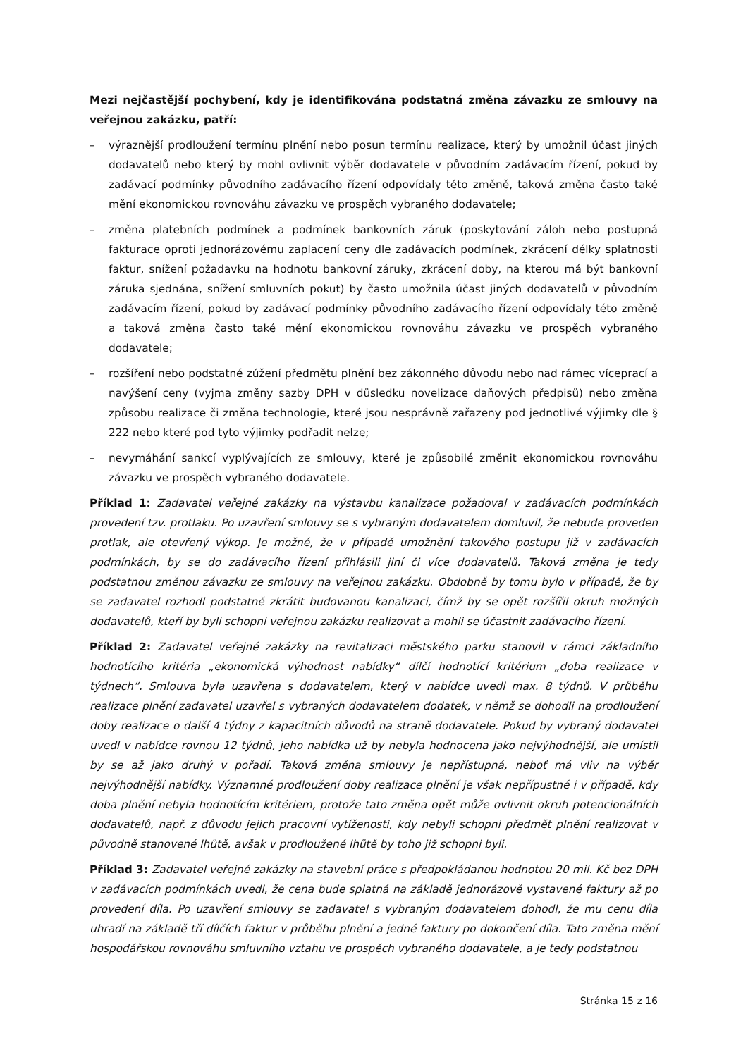Mezi nejčastější pochybení, kdy je identifikována podstatná změna závazku ze smlouvy na veřejnou zakázku, patří:
– výraznější prodloužení termínu plnění nebo posun termínu realizace, který by umožnil účast jiných dodavatelů nebo který by mohl ovlivnit výběr dodavatele v původním zadávacím řízení, pokud by zadávací podmínky původního zadávacího řízení odpovídaly této změně, taková změna často také mění ekonomickou rovnováhu závazku ve prospěch vybraného dodavatele;
– změna platebních podmínek a podmínek bankovních záruk (poskytování záloh nebo postupná fakturace oproti jednorázovému zaplacení ceny dle zadávacích podmínek, zkrácení délky splatnosti faktur, snížení požadavku na hodnotu bankovní záruky, zkrácení doby, na kterou má být bankovní záruka sjednána, snížení smluvních pokut) by často umožnila účast jiných dodavatelů v původním zadávacím řízení, pokud by zadávací podmínky původního zadávacího řízení odpovídaly této změně a taková změna často také mění ekonomickou rovnováhu závazku ve prospěch vybraného dodavatele;
– rozšíření nebo podstatné zúžení předmětu plnění bez zákonného důvodu nebo nad rámec víceprací a navýšení ceny (vyjma změny sazby DPH v důsledku novelizace daňových předpisů) nebo změna způsobu realizace či změna technologie, které jsou nesprávně zařazeny pod jednotlivé výjimky dle § 222 nebo které pod tyto výjimky podřadit nelze;
– nevymáhání sankcí vyplývajících ze smlouvy, které je způsobilé změnit ekonomickou rovnováhu závazku ve prospěch vybraného dodavatele.
Příklad 1: Zadavatel veřejné zakázky na výstavbu kanalizace požadoval v zadávacích podmínkách provedení tzv. protlaku. Po uzavření smlouvy se s vybraným dodavatelem domluvil, že nebude proveden protlak, ale otevřený výkop. Je možné, že v případě umožnění takového postupu již v zadávacích podmínkách, by se do zadávacího řízení přihlásili jiní či více dodavatelů. Taková změna je tedy podstatnou změnou závazku ze smlouvy na veřejnou zakázku. Obdobně by tomu bylo v případě, že by se zadavatel rozhodl podstatně zkrátit budovanou kanalizaci, čímž by se opět rozšířil okruh možných dodavatelů, kteří by byli schopni veřejnou zakázku realizovat a mohli se účastnit zadávacího řízení.
Příklad 2: Zadavatel veřejné zakázky na revitalizaci městského parku stanovil v rámci základního hodnotícího kritéria „ekonomická výhodnost nabídky“ dílčí hodnotící kritérium „doba realizace v týdnech“. Smlouva byla uzavřena s dodavatelem, který v nabídce uvedl max. 8 týdnů. V průběhu realizace plnění zadavatel uzavřel s vybraných dodavatelem dodatek, v němž se dohodli na prodloužení doby realizace o další 4 týdny z kapacitních důvodů na straně dodavatele. Pokud by vybraný dodavatel uvedl v nabídce rovnou 12 týdnů, jeho nabídka už by nebyla hodnocena jako nejvýhodnější, ale umístil by se až jako druhý v pořadí. Taková změna smlouvy je nepřístupná, neboť má vliv na výběr nejvýhodnější nabídky. Významné prodloužení doby realizace plnění je však nepřípustné i v případě, kdy doba plnění nebyla hodnotícím kritériem, protože tato změna opět může ovlivnit okruh potencionálních dodavatelů, např. z důvodu jejich pracovní vytíženosti, kdy nebyli schopni předmět plnění realizovat v původně stanovené lhůtě, avšak v prodloužené lhůtě by toho již schopni byli.
Příklad 3: Zadavatel veřejné zakázky na stavební práce s předpokládanou hodnotou 20 mil. Kč bez DPH v zadávacích podmínkách uvedl, že cena bude splatná na základě jednorázově vystavené faktury až po provedení díla. Po uzavření smlouvy se zadavatel s vybraným dodavatelem dohodl, že mu cenu díla uhradí na základě tří dílčích faktur v průběhu plnění a jedné faktury po dokončení díla. Tato změna mění hospodářskou rovnováhu smluvního vztahu ve prospěch vybraného dodavatele, a je tedy podstatnou
Stránka 15 z 16